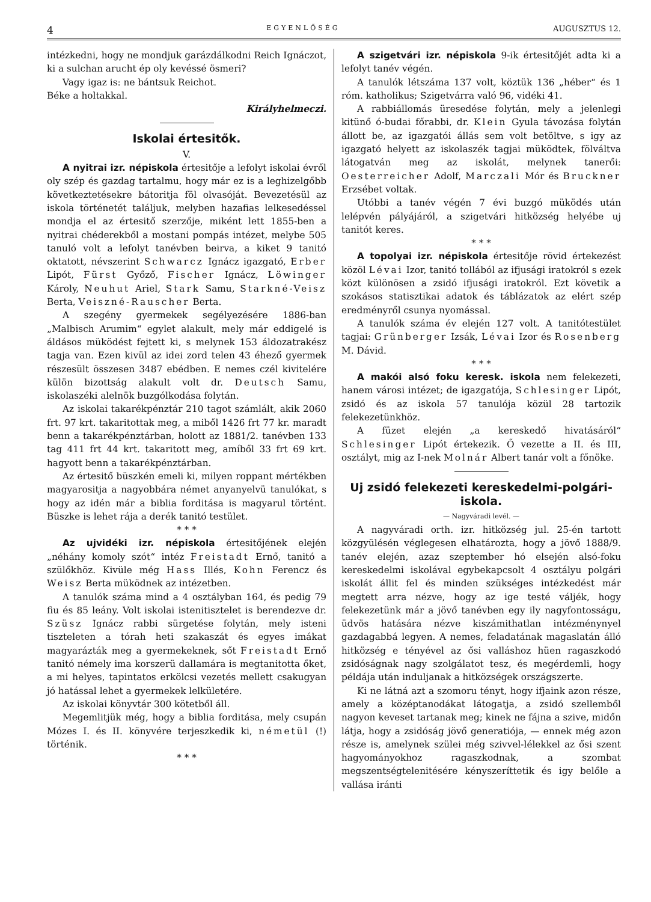4 EGYENLŐSÉG AUGUSZTUS 12.
intézkedni, hogy ne mondjuk garázdálkodni Reich Ignáczot, ki a sulchan arucht ép oly kevéssé ösmeri?
Vagy igaz is: ne bántsuk Reichot.
Béke a holtakkal.
Királyhelmeczi.
Iskolai értesitők.
V.
A nyitrai izr. népiskola értesitője a lefolyt iskolai évről oly szép és gazdag tartalmu, hogy már ez is a leghizelgőbb következtetésekre bátoritja föl olvasóját. Bevezetésül az iskola történetét találjuk, melyben hazafias lelkesedéssel mondja el az értesitő szerzője, miként lett 1855-ben a nyitrai chéderekből a mostani pompás intézet, melybe 505 tanuló volt a lefolyt tanévben beirva, a kiket 9 tanitó oktatott, névszerint Schwarcz Ignácz igazgató, Erber Lipót, Fürst Győző, Fischer Ignácz, Löwinger Károly, Neuhut Ariel, Stark Samu, Starkné-Veisz Berta, Veiszné-Rauscher Berta.
A szegény gyermekek segélyezésére 1886-ban „Malbisch Arumim“ egylet alakult, mely már eddigelé is áldásos müködést fejtett ki, s melynek 153 áldozatrakész tagja van. Ezen kivül az idei zord telen 43 éhező gyermek részesült összesen 3487 ebédben. E nemes czél kivitelére külön bizottság alakult volt dr. Deutsch Samu, iskolaszéki alelnök buzgólkodása folytán.
Az iskolai takarékpénztár 210 tagot számlált, akik 2060 frt. 97 krt. takaritottak meg, a miből 1426 frt 77 kr. maradt benn a takarékpénztárban, holott az 1881/2. tanévben 133 tag 411 frt 44 krt. takaritott meg, amíből 33 frt 69 krt. hagyott benn a takarékpénztárban.
Az értesitő büszkén emeli ki, milyen roppant mértékben magyarositja a nagyobbára német anyanyelvü tanulókat, s hogy az idén már a biblia forditása is magyarul történt. Büszke is lehet rája a derék tanitó testület.
* * *
Az ujvidéki izr. népiskola értesitőjének elején „néhány komoly szót“ intéz Freistadt Ernő, tanitó a szülőkhöz. Kivüle még Hass Illés, Kohn Ferencz és Weisz Berta müködnek az intézetben.
A tanulók száma mind a 4 osztályban 164, és pedig 79 fiu és 85 leány. Volt iskolai istenitisztelet is berendezve dr. Szüsz Ignácz rabbi sürgetése folytán, mely isteni tiszteleten a tórah heti szakaszát és egyes imákat magyarázták meg a gyermekeknek, sőt Freistadt Ernő tanitó némely ima korszerü dallamára is megtanitotta őket, a mi helyes, tapintatos erkölcsi vezetés mellett csakugyan jó hatással lehet a gyermekek lelkületére.
Az iskolai könyvtár 300 kötetből áll.
Megemlitjük még, hogy a biblia forditása, mely csupán Mózes I. és II. könyvére terjeszkedik ki, németül (!) történik.
* * *
A szigetvári izr. népiskola 9-ik értesitőjét adta ki a lefolyt tanév végén.
A tanulók létszáma 137 volt, köztük 136 „héber“ és 1 róm. katholikus; Szigetvárra való 96, vidéki 41.
A rabbiállomás üresedése folytán, mely a jelenlegi kitünő ó-budai főrabbi, dr. Klein Gyula távozása folytán állott be, az igazgatói állás sem volt betöltve, s igy az igazgató helyett az iskolaszék tagjai müködtek, fölváltva látogatván meg az iskolát, melynek tanerői: Oesterreicher Adolf, Marczali Mór és Bruckner Erzsébet voltak.
Utóbbi a tanév végén 7 évi buzgó müködés után lelépvén pályájáról, a szigetvári hitközség helyébe uj tanitót keres.
* * *
A topolyai izr. népiskola értesitője rövid értekezést közöl Lévai Izor, tanitó tollából az ifjusági iratokról s ezek közt különösen a zsidó ifjusági iratokról. Ezt követik a szokásos statisztikai adatok és táblázatok az elért szép eredményről csunya nyomással.
A tanulók száma év elején 127 volt. A tanitótestület tagjai: Grünberger Izsák, Lévai Izor és Rosenberg M. Dávid.
* * *
A makói alsó foku keresk. iskola nem felekezeti, hanem városi intézet; de igazgatója, Schlesinger Lipót, zsidó és az iskola 57 tanulója közül 28 tartozik felekezetünkhöz.
A füzet elején „a kereskedő hivatásáról“ Schlesinger Lipót értekezik. Ő vezette a II. és III, osztályt, mig az I-nek Molnár Albert tanár volt a főnöke.
Uj zsidó felekezeti kereskedelmi-polgári-iskola.
— Nagyváradi levél. —
A nagyváradi orth. izr. hitközség jul. 25-én tartott közgyülésén véglegesen elhatározta, hogy a jövő 1888/9. tanév elején, azaz szeptember hó elsején alsó-foku kereskedelmi iskolával egybekapcsolt 4 osztályu polgári iskolát állit fel és minden szükséges intézkedést már megtett arra nézve, hogy az ige testé váljék, hogy felekezetünk már a jövő tanévben egy ily nagyfontosságu, üdvös hatására nézve kiszámithatlan intézménynyel gazdagabbá legyen. A nemes, feladatának magaslatán álló hitközség e tényével az ősi valláshoz hüen ragaszkodó zsidóságnak nagy szolgálatot tesz, és megérdemli, hogy példája után induljanak a hitközségek országszerte.
Ki ne látná azt a szomoru tényt, hogy ifjaink azon része, amely a középtanodákat látogatja, a zsidó szellemből nagyon keveset tartanak meg; kinek ne fájna a szive, midőn látja, hogy a zsidóság jövő generatiója, — ennek még azon része is, amelynek szülei még szivvel-lélekkel az ősi szent hagyományokhoz ragaszkodnak, a szombat megszentségtelenitésére kényszeríttetik és igy belőle a vallása iránti